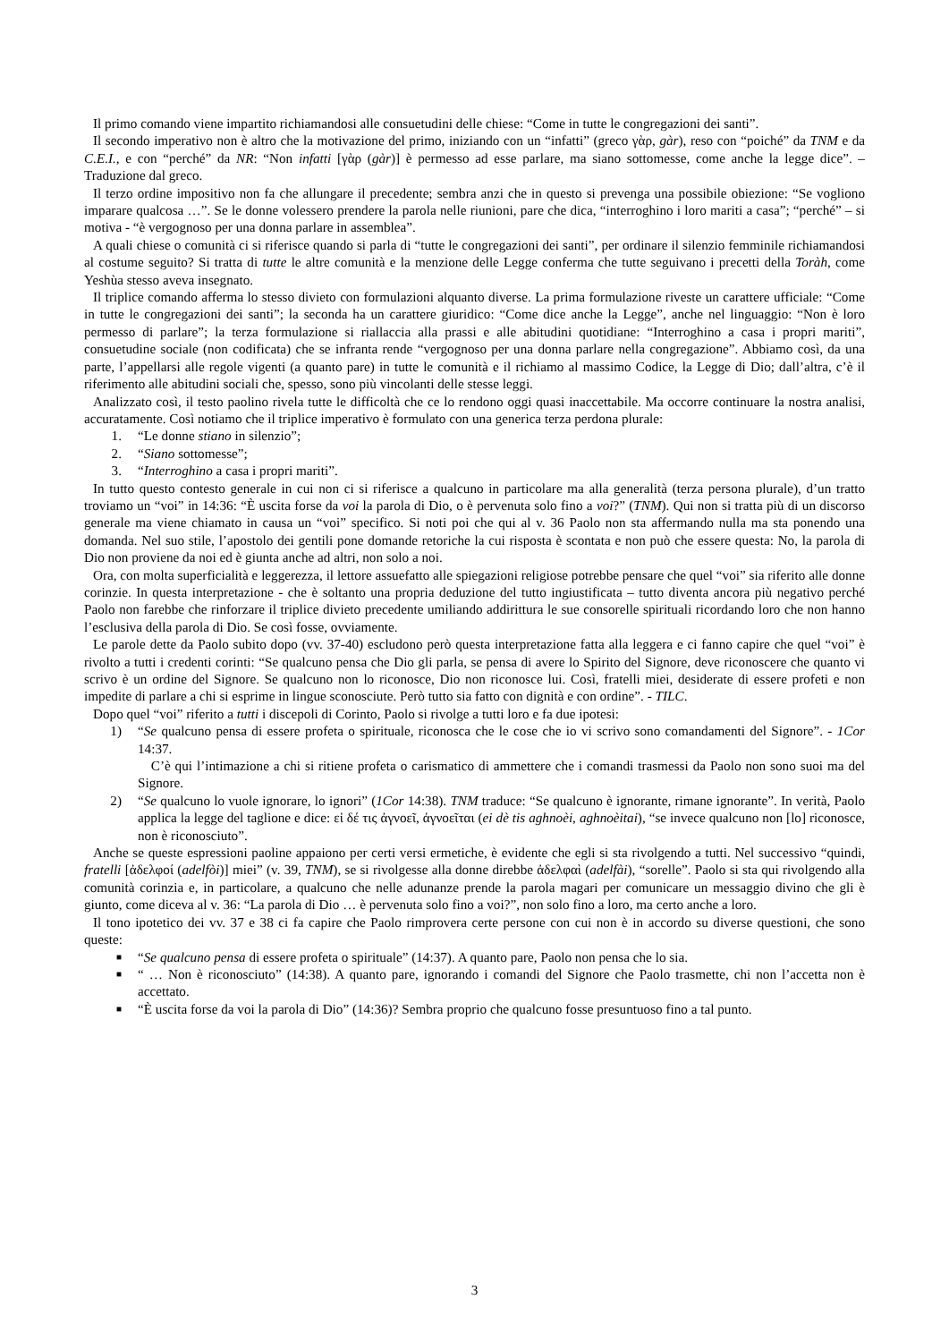Il primo comando viene impartito richiamandosi alle consuetudini delle chiese: “Come in tutte le congregazioni dei santi”.
Il secondo imperativo non è altro che la motivazione del primo, iniziando con un “infatti” (greco γὰρ, gàr), reso con “poiché” da TNM e da C.E.I., e con “perché” da NR: “Non infatti [γὰρ (gàr)] è permesso ad esse parlare, ma siano sottomesse, come anche la legge dice”. – Traduzione dal greco.
Il terzo ordine impositivo non fa che allungare il precedente; sembra anzi che in questo si prevenga una possibile obiezione: “Se vogliono imparare qualcosa …”. Se le donne volessero prendere la parola nelle riunioni, pare che dica, “interroghino i loro mariti a casa”; “perché” – si motiva - “è vergognoso per una donna parlare in assemblea”.
A quali chiese o comunità ci si riferisce quando si parla di “tutte le congregazioni dei santi”, per ordinare il silenzio femminile richiamandosi al costume seguito? Si tratta di tutte le altre comunità e la menzione delle Legge conferma che tutte seguivano i precetti della Toràh, come Yeshùa stesso aveva insegnato.
Il triplice comando afferma lo stesso divieto con formulazioni alquanto diverse. La prima formulazione riveste un carattere ufficiale: “Come in tutte le congregazioni dei santi”; la seconda ha un carattere giuridico: “Come dice anche la Legge”, anche nel linguaggio: “Non è loro permesso di parlare”; la terza formulazione si riallaccia alla prassi e alle abitudini quotidiane: “Interroghino a casa i propri mariti”, consuetudine sociale (non codificata) che se infranta rende “vergognoso per una donna parlare nella congregazione”. Abbiamo così, da una parte, l’appellarsi alle regole vigenti (a quanto pare) in tutte le comunità e il richiamo al massimo Codice, la Legge di Dio; dall’altra, c’è il riferimento alle abitudini sociali che, spesso, sono più vincolanti delle stesse leggi.
Analizzato così, il testo paolino rivela tutte le difficoltà che ce lo rendono oggi quasi inaccettabile. Ma occorre continuare la nostra analisi, accuratamente. Così notiamo che il triplice imperativo è formulato con una generica terza perdona plurale:
1. “Le donne stiano in silenzio”;
2. “Siano sottomesse”;
3. “Interroghino a casa i propri mariti”.
In tutto questo contesto generale in cui non ci si riferisce a qualcuno in particolare ma alla generalità (terza persona plurale), d’un tratto troviamo un “voi” in 14:36: “È uscita forse da voi la parola di Dio, o è pervenuta solo fino a voi?” (TNM). Qui non si tratta più di un discorso generale ma viene chiamato in causa un “voi” specifico. Si noti poi che qui al v. 36 Paolo non sta affermando nulla ma sta ponendo una domanda. Nel suo stile, l’apostolo dei gentili pone domande retoriche la cui risposta è scontata e non può che essere questa: No, la parola di Dio non proviene da noi ed è giunta anche ad altri, non solo a noi.
Ora, con molta superficialità e leggerezza, il lettore assuefatto alle spiegazioni religiose potrebbe pensare che quel “voi” sia riferito alle donne corinzie. In questa interpretazione - che è soltanto una propria deduzione del tutto ingiustificata – tutto diventa ancora più negativo perché Paolo non farebbe che rinforzare il triplice divieto precedente umiliando addirittura le sue consorelle spirituali ricordando loro che non hanno l’esclusiva della parola di Dio. Se così fosse, ovviamente.
Le parole dette da Paolo subito dopo (vv. 37-40) escludono però questa interpretazione fatta alla leggera e ci fanno capire che quel “voi” è rivolto a tutti i credenti corinti: “Se qualcuno pensa che Dio gli parla, se pensa di avere lo Spirito del Signore, deve riconoscere che quanto vi scrivo è un ordine del Signore. Se qualcuno non lo riconosce, Dio non riconosce lui. Così, fratelli miei, desiderate di essere profeti e non impedite di parlare a chi si esprime in lingue sconosciute. Però tutto sia fatto con dignità e con ordine”. - TILC.
Dopo quel “voi” riferito a tutti i discepoli di Corinto, Paolo si rivolge a tutti loro e fa due ipotesi:
1) “Se qualcuno pensa di essere profeta o spirituale, riconosca che le cose che io vi scrivo sono comandamenti del Signore”. - 1Cor 14:37.
C’è qui l’intimazione a chi si ritiene profeta o carismatico di ammettere che i comandi trasmessi da Paolo non sono suoi ma del Signore.
2) “Se qualcuno lo vuole ignorare, lo ignori” (1Cor 14:38). TNM traduce: “Se qualcuno è ignorante, rimane ignorante”. In verità, Paolo applica la legge del taglione e dice: εἰ δέ τις ἀγνοεῖ, ἀγνοεῖται (ei dè tis aghnoèi, aghnoèitai), “se invece qualcuno non [lo] riconosce, non è riconosciuto”.
Anche se queste espressioni paoline appaiono per certi versi ermetiche, è evidente che egli si sta rivolgendo a tutti. Nel successivo “quindi, fratelli [ἀδελφοί (adelfòi)] miei” (v. 39, TNM), se si rivolgesse alla donne direbbe ἀδελφαὶ (adelfài), “sorelle”. Paolo si sta qui rivolgendo alla comunità corinzia e, in particolare, a qualcuno che nelle adunanze prende la parola magari per comunicare un messaggio divino che gli è giunto, come diceva al v. 36: “La parola di Dio … è pervenuta solo fino a voi?”, non solo fino a loro, ma certo anche a loro.
Il tono ipotetico dei vv. 37 e 38 ci fa capire che Paolo rimprovera certe persone con cui non è in accordo su diverse questioni, che sono queste:
■ “Se qualcuno pensa di essere profeta o spirituale” (14:37). A quanto pare, Paolo non pensa che lo sia.
■ “ … Non è riconosciuto” (14:38). A quanto pare, ignorando i comandi del Signore che Paolo trasmette, chi non l’accetta non è accettato.
■ “È uscita forse da voi la parola di Dio” (14:36)? Sembra proprio che qualcuno fosse presuntuoso fino a tal punto.
3